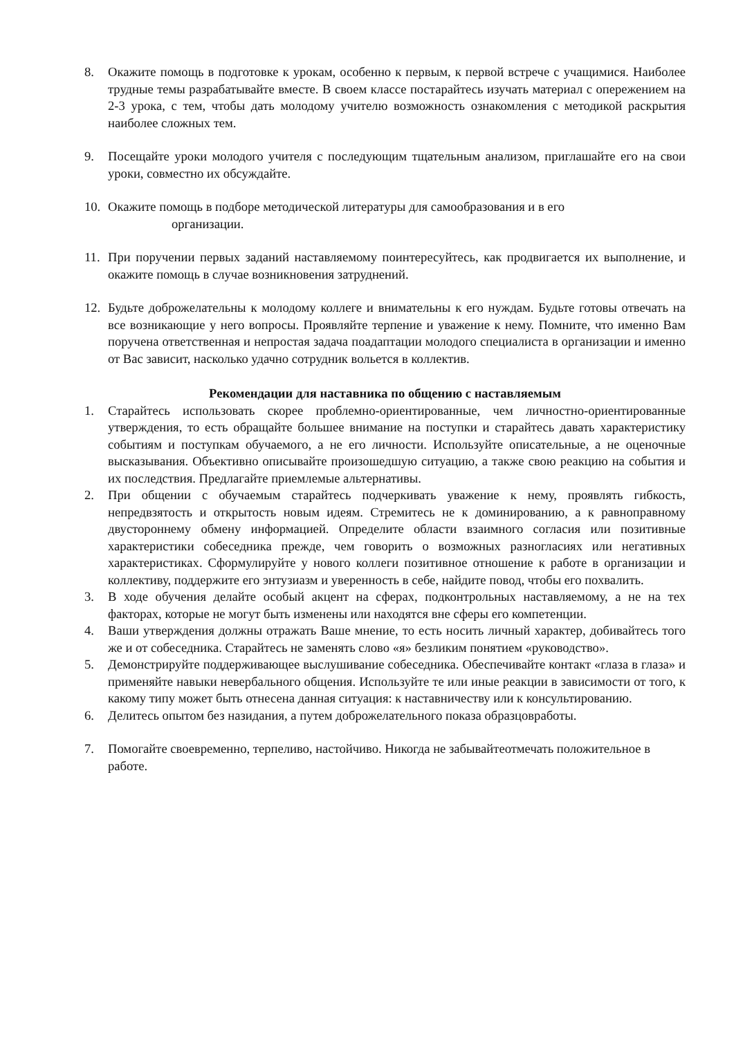8. Окажите помощь в подготовке к урокам, особенно к первым, к первой встрече с учащимися. Наиболее трудные темы разрабатывайте вместе. В своем классе постарайтесь изучать материал с опережением на 2-3 урока, с тем, чтобы дать молодому учителю возможность ознакомления с методикой раскрытия наиболее сложных тем.
9. Посещайте уроки молодого учителя с последующим тщательным анализом, приглашайте его на свои уроки, совместно их обсуждайте.
10. Окажите помощь в подборе методической литературы для самообразования и в его
организации.
11. При поручении первых заданий наставляемому поинтересуйтесь, как продвигается их выполнение, и окажите помощь в случае возникновения затруднений.
12. Будьте доброжелательны к молодому коллеге и внимательны к его нуждам. Будьте готовы отвечать на все возникающие у него вопросы. Проявляйте терпение и уважение к нему. Помните, что именно Вам поручена ответственная и непростая задача поадаптации молодого специалиста в организации и именно от Вас зависит, насколько удачно сотрудник вольется в коллектив.
Рекомендации для наставника по общению с наставляемым
1. Старайтесь использовать скорее проблемно-ориентированные, чем личностно-ориентированные утверждения, то есть обращайте большее внимание на поступки и старайтесь давать характеристику событиям и поступкам обучаемого, а не его личности. Используйте описательные, а не оценочные высказывания. Объективно описывайте произошедшую ситуацию, а также свою реакцию на события и их последствия. Предлагайте приемлемые альтернативы.
2. При общении с обучаемым старайтесь подчеркивать уважение к нему, проявлять гибкость, непредвзятость и открытость новым идеям. Стремитесь не к доминированию, а к равноправному двустороннему обмену информацией. Определите области взаимного согласия или позитивные характеристики собеседника прежде, чем говорить о возможных разногласиях или негативных характеристиках. Сформулируйте у нового коллеги позитивное отношение к работе в организации и коллективу, поддержите его энтузиазм и уверенность в себе, найдите повод, чтобы его похвалить.
3. В ходе обучения делайте особый акцент на сферах, подконтрольных наставляемому, а не на тех факторах, которые не могут быть изменены или находятся вне сферы его компетенции.
4. Ваши утверждения должны отражать Ваше мнение, то есть носить личный характер, добивайтесь того же и от собеседника. Старайтесь не заменять слово «я» безликим понятием «руководство».
5. Демонстрируйте поддерживающее выслушивание собеседника. Обеспечивайте контакт «глаза в глаза» и применяйте навыки невербального общения. Используйте те или иные реакции в зависимости от того, к какому типу может быть отнесена данная ситуация: к наставничеству или к консультированию.
6. Делитесь опытом без назидания, а путем доброжелательного показа образцовработы.
7. Помогайте своевременно, терпеливо, настойчиво. Никогда не забывайтеотмечать положительное в работе.